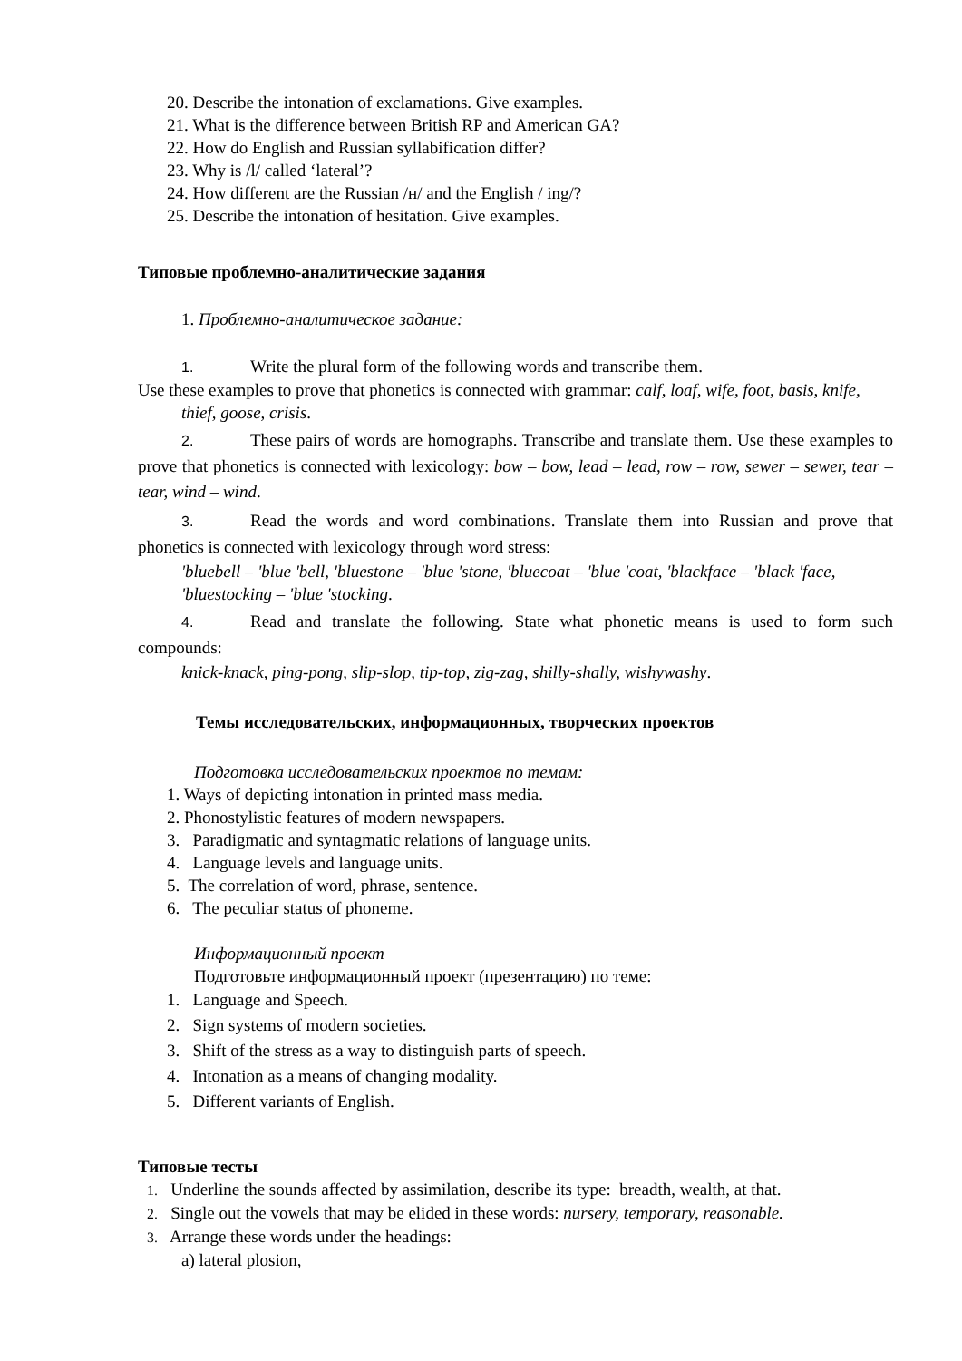20. Describe the intonation of exclamations. Give examples.
21. What is the difference between British RP and American GA?
22. How do English and Russian syllabification differ?
23. Why is /l/ called ‘lateral’?
24. How different are the Russian /н/ and the English / ing/?
25. Describe the intonation of hesitation. Give examples.
Типовые проблемно-аналитические задания
1. Проблемно-аналитическое задание:
1. Write the plural form of the following words and transcribe them.
Use these examples to prove that phonetics is connected with grammar: calf, loaf, wife, foot, basis, knife, thief, goose, crisis.
2. These pairs of words are homographs. Transcribe and translate them. Use these examples to prove that phonetics is connected with lexicology: bow – bow, lead – lead, row – row, sewer – sewer, tear – tear, wind – wind.
3. Read the words and word combinations. Translate them into Russian and prove that phonetics is connected with lexicology through word stress:
'bluebell – 'blue 'bell, 'bluestone – 'blue 'stone, 'bluecoat – 'blue 'coat, 'blackface – 'black 'face, 'bluestocking – 'blue 'stocking.
4. Read and translate the following. State what phonetic means is used to form such compounds:
knick-knack, ping-pong, slip-slop, tip-top, zig-zag, shilly-shally, wishywashy.
Темы исследовательских, информационных, творческих проектов
Подготовка исследовательских проектов по темам:
1. Ways of depicting intonation in printed mass media.
2. Phonostylistic features of modern newspapers.
3. Paradigmatic and syntagmatic relations of language units.
4. Language levels and language units.
5. The correlation of word, phrase, sentence.
6. The peculiar status of phoneme.
Информационный проект
Подготовьте информационный проект (презентацию) по теме:
1. Language and Speech.
2. Sign systems of modern societies.
3. Shift of the stress as a way to distinguish parts of speech.
4. Intonation as a means of changing modality.
5. Different variants of English.
Типовые тесты
1. Underline the sounds affected by assimilation, describe its type: breadth, wealth, at that.
2. Single out the vowels that may be elided in these words: nursery, temporary, reasonable.
3. Arrange these words under the headings:
a) lateral plosion,